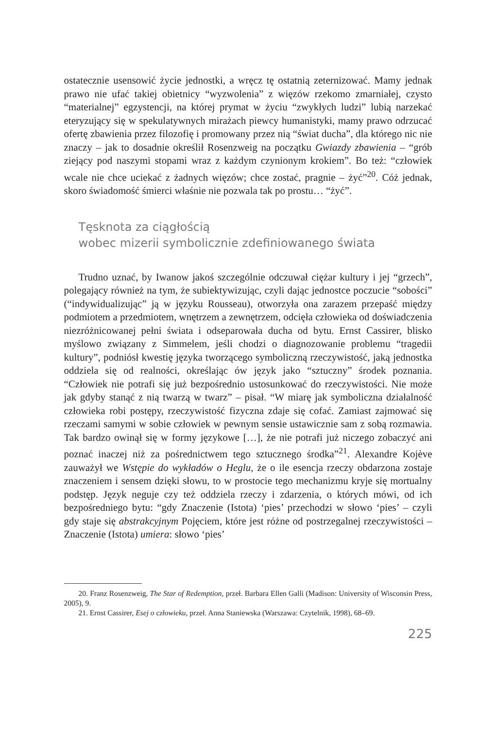ostatecznie usensowić życie jednostki, a wręcz tę ostatnią zeternizować. Mamy jednak prawo nie ufać takiej obietnicy “wyzwolenia” z więzów rzekomo zmar­niałej, czysto “materialnej” egzystencji, na której prymat w życiu “zwykłych ludzi” lubią narzekać eteryzujący się w spekulatywnych mirażach piewcy humanistyki, mamy prawo odrzucać ofertę zbawienia przez filozofię i promowany przez nią “świat ducha”, dla którego nic nie znaczy – jak to dosadnie określił Rosenzweig na początku Gwiazdy zbawienia – “grób ziejący pod naszymi stopami wraz z każdym czynionym krokiem”. Bo też: “człowiek wcale nie chce uciekać z żadnych więzów; chce zostać, pragnie – żyć”<sup>20</sup>. Cóż jednak, skoro świadomość śmierci właśnie nie pozwala tak po prostu… “żyć”.
Tęsknota za ciągłością
wobec mizerii symbolicznie zdefiniowanego świata
Trudno uznać, by Iwanow jakoś szczególnie odczuwał ciężar kultury i jej “grzech”, polegający również na tym, że subiektywizując, czyli dając jednostce poczucie “sobości” (“indywidualizując” ją w języku Rousseau), otworzyła ona zarazem przepaść między podmiotem a przedmiotem, wnętrzem a zewnętrzem, odcięła człowieka od doświadczenia niezróżnicowanej pełni świata i odsepa­rowała ducha od bytu. Ernst Cassirer, blisko myślowo związany z Simmelem, jeśli chodzi o diagnozowanie problemu “tragedii kultury”, podniósł kwestię języka tworzącego symboliczną rzeczywistość, jaką jednostka oddziela się od realności, określając ów język jako “sztuczny” środek poznania. “Człowiek nie potrafi się już bezpośrednio ustosunkować do rzeczywistości. Nie może jak gdyby stanąć z nią twarzą w twarz” – pisał. “W miarę jak symboliczna działalność człowieka robi postępy, rzeczywistość fizyczna zdaje się cofać. Zamiast zajmować się rze­czami samymi w sobie człowiek w pewnym sensie ustawicznie sam z sobą roz­mawia. Tak bardzo owinął się w formy językowe […], że nie potrafi już niczego zobaczyć ani poznać inaczej niż za pośrednictwem tego sztucznego środka”<sup>21</sup>. Alexandre Kojève zauważył we Wstępie do wykładów o Heglu, że o ile esencja rzeczy obdarzona zostaje znaczeniem i sensem dzięki słowu, to w prostocie tego mechanizmu kryje się mortualny podstęp. Język neguje czy też oddziela rzeczy i zdarzenia, o których mówi, od ich bezpośredniego bytu: “gdy Znaczenie (Istota) ‘pies’ przechodzi w słowo ‘pies’ – czyli gdy staje się abstrakcyjnym Pojęciem, które jest różne od postrzegalnej rzeczywistości – Znaczenie (Istota) umiera: słowo ‘pies’
20. Franz Rosenzweig, The Star of Redemption, przeł. Barbara Ellen Galli (Madison: University of Wisconsin Press, 2005), 9.
21. Ernst Cassirer, Esej o człowieku, przeł. Anna Staniewska (Warszawa: Czytelnik, 1998), 68–69.
225